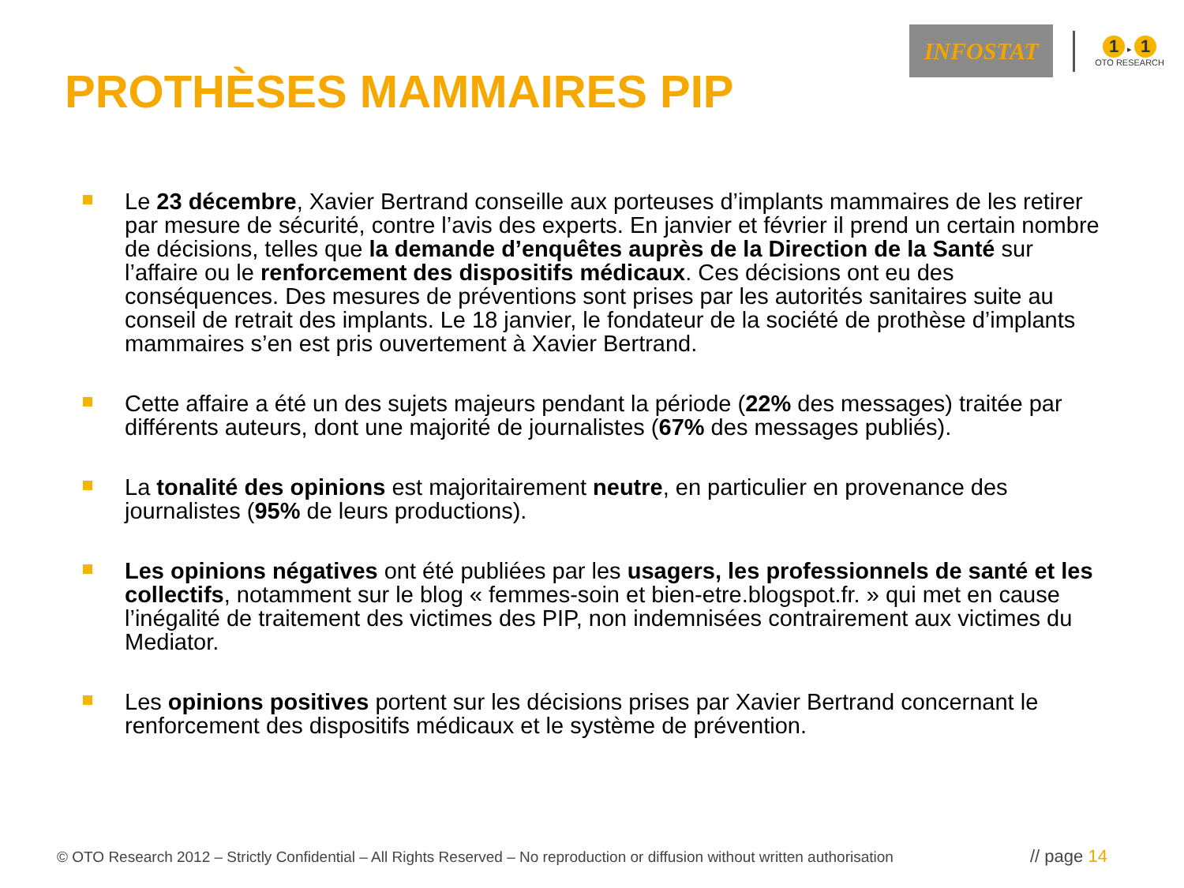INFOSTAT
1 ▸ 1
OTO RESEARCH
PROTHÈSES MAMMAIRES PIP
Le 23 décembre, Xavier Bertrand conseille aux porteuses d’implants mammaires de les retirer par mesure de sécurité, contre l’avis des experts. En janvier et février il prend un certain nombre de décisions, telles que la demande d’enquêtes auprès de la Direction de la Santé sur l’affaire ou le renforcement des dispositifs médicaux. Ces décisions ont eu des conséquences. Des mesures de préventions sont prises par les autorités sanitaires suite au conseil de retrait des implants. Le 18 janvier, le fondateur de la société de prothèse d’implants mammaires s’en est pris ouvertement à Xavier Bertrand.
Cette affaire a été un des sujets majeurs pendant la période (22% des messages) traitée par différents auteurs, dont une majorité de journalistes (67% des messages publiés).
La tonalité des opinions est majoritairement neutre, en particulier en provenance des journalistes (95% de leurs productions).
Les opinions négatives ont été publiées par les usagers, les professionnels de santé et les collectifs, notamment sur le blog « femmes-soin et bien-etre.blogspot.fr. » qui met en cause l’inégalité de traitement des victimes des PIP, non indemnisées contrairement aux victimes du Mediator.
Les opinions positives portent sur les décisions prises par Xavier Bertrand concernant le renforcement des dispositifs médicaux et le système de prévention.
© OTO Research 2012 – Strictly Confidential – All Rights Reserved – No reproduction or diffusion without written authorisation
// page 14